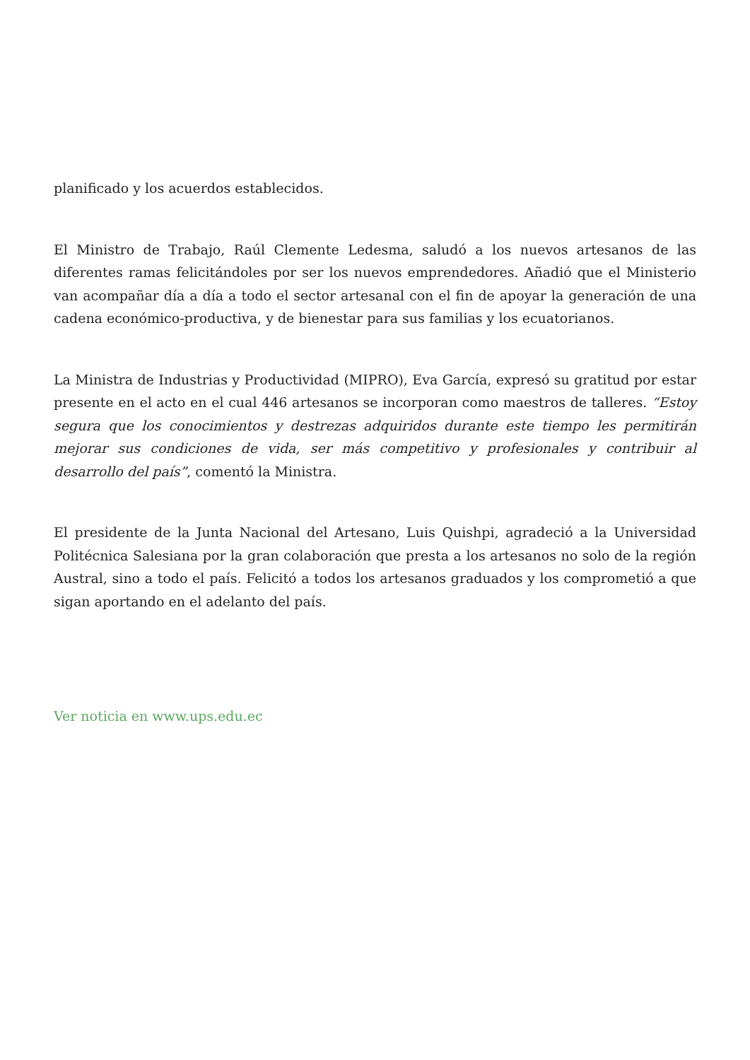planificado y los acuerdos establecidos.
El Ministro de Trabajo, Raúl Clemente Ledesma, saludó a los nuevos artesanos de las diferentes ramas felicitándoles por ser los nuevos emprendedores. Añadió que el Ministerio van acompañar día a día a todo el sector artesanal con el fin de apoyar la generación de una cadena económico-productiva, y de bienestar para sus familias y los ecuatorianos.
La Ministra de Industrias y Productividad (MIPRO), Eva García, expresó su gratitud por estar presente en el acto en el cual 446 artesanos se incorporan como maestros de talleres. “Estoy segura que los conocimientos y destrezas adquiridos durante este tiempo les permitirán mejorar sus condiciones de vida, ser más competitivo y profesionales y contribuir al desarrollo del país”, comentó la Ministra.
El presidente de la Junta Nacional del Artesano, Luis Quishpi, agradeció a la Universidad Politécnica Salesiana por la gran colaboración que presta a los artesanos no solo de la región Austral, sino a todo el país. Felicitó a todos los artesanos graduados y los comprometió a que sigan aportando en el adelanto del país.
Ver noticia en www.ups.edu.ec